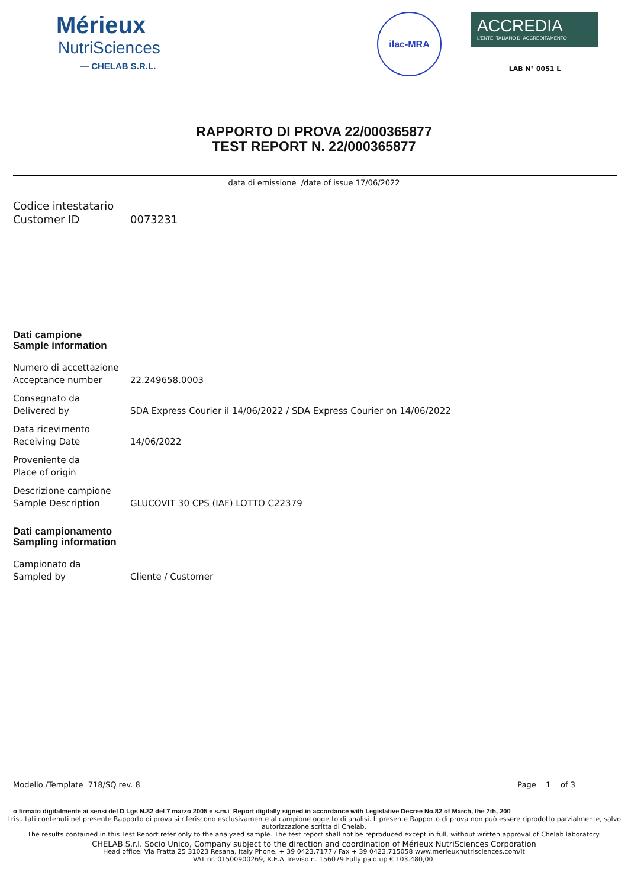Mérieux
NutriSciences
— CHELAB S.R.L.
ilac-MRA
ACCREDIA
L'ENTE ITALIANO DI ACCREDITAMENTO
LAB N° 0051 L
RAPPORTO DI PROVA 22/000365877
TEST REPORT N. 22/000365877
data di emissione /date of issue 17/06/2022
Codice intestatario
Customer ID
0073231
Dati campione
Sample information
Numero di accettazione
Acceptance number
22.249658.0003
Consegnato da
Delivered by
SDA Express Courier il 14/06/2022 / SDA Express Courier on 14/06/2022
Data ricevimento
Receiving Date
14/06/2022
Proveniente da
Place of origin
Descrizione campione
Sample Description
GLUCOVIT 30 CPS (IAF) LOTTO C22379
Dati campionamento
Sampling information
Campionato da
Sampled by
Cliente / Customer
Modello /Template 718/SQ rev. 8 Page 1 of 3
o firmato digitalmente ai sensi del D Lgs N.82 del 7 marzo 2005 e s.m.i Report digitally signed in accordance with Legislative Decree No.82 of March, the 7th, 200
I risultati contenuti nel presente Rapporto di prova si riferiscono esclusivamente al campione oggetto di analisi. Il presente Rapporto di prova non può essere riprodotto parzialmente, salvo autorizzazione scritta di Chelab.
The results contained in this Test Report refer only to the analyzed sample. The test report shall not be reproduced except in full, without written approval of Chelab laboratory.
CHELAB S.r.l. Socio Unico, Company subject to the direction and coordination of Mérieux NutriSciences Corporation
Head office: Via Fratta 25 31023 Resana, Italy Phone. + 39 0423.7177 / Fax + 39 0423.715058 www.merieuxnutrisciences.com/it
VAT nr. 01500900269, R.E.A Treviso n. 156079 Fully paid up € 103.480,00.